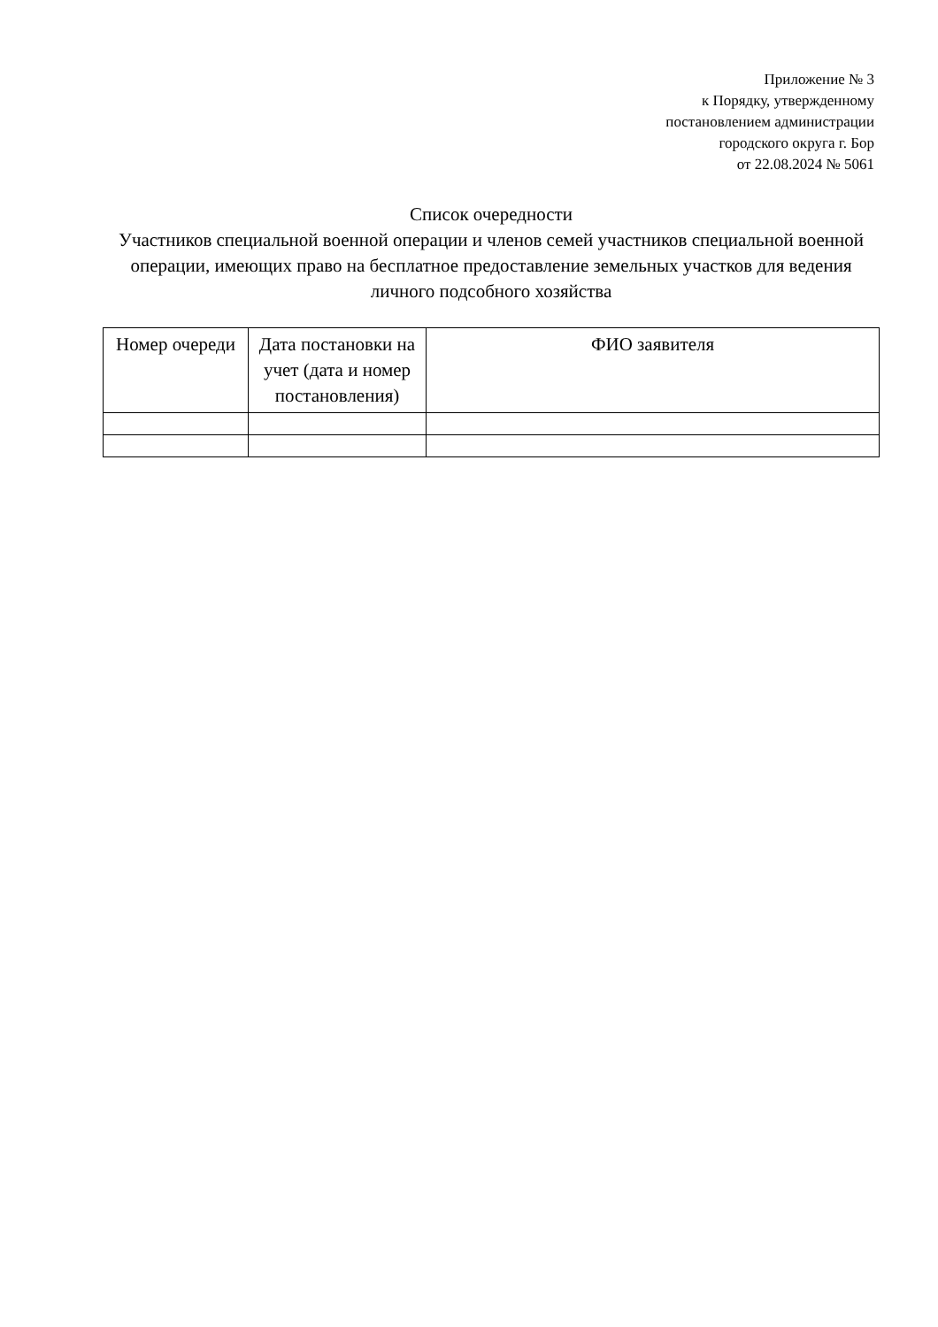Приложение № 3
к Порядку, утвержденному
постановлением администрации
городского округа г. Бор
от 22.08.2024 № 5061
Список очередности
Участников специальной военной операции и членов семей участников специальной военной операции, имеющих право на бесплатное предоставление земельных участков для ведения личного подсобного хозяйства
| Номер очереди | Дата постановки на учет (дата и номер постановления) | ФИО заявителя |
| --- | --- | --- |